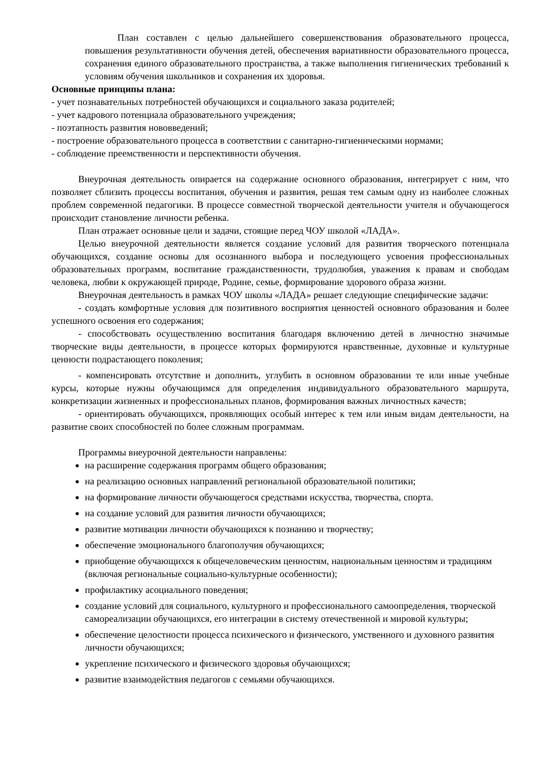План составлен с целью дальнейшего совершенствования образовательного процесса, повышения результативности обучения детей, обеспечения вариативности образовательного процесса, сохранения единого образовательного пространства, а также выполнения гигиенических требований к условиям обучения школьников и сохранения их здоровья.
Основные принципы плана:
- учет познавательных потребностей обучающихся и социального заказа родителей;
- учет кадрового потенциала образовательного учреждения;
- поэтапность развития нововведений;
- построение образовательного процесса в соответствии с санитарно-гигиеническими нормами;
- соблюдение преемственности и перспективности обучения.
Внеурочная деятельность опирается на содержание основного образования, интегрирует с ним, что позволяет сблизить процессы воспитания, обучения и развития, решая тем самым одну из наиболее сложных проблем современной педагогики. В процессе совместной творческой деятельности учителя и обучающегося происходит становление личности ребенка.
План отражает основные цели и задачи, стоящие перед ЧОУ школой «ЛАДА».
Целью внеурочной деятельности является создание условий для развития творческого потенциала обучающихся, создание основы для осознанного выбора и последующего усвоения профессиональных образовательных программ, воспитание гражданственности, трудолюбия, уважения к правам и свободам человека, любви к окружающей природе, Родине, семье, формирование здорового образа жизни.
Внеурочная деятельность в рамках ЧОУ школы «ЛАДА» решает следующие специфические задачи:
- создать комфортные условия для позитивного восприятия ценностей основного образования и более успешного освоения его содержания;
- способствовать осуществлению воспитания благодаря включению детей в личностно значимые творческие виды деятельности, в процессе которых формируются нравственные, духовные и культурные ценности подрастающего поколения;
- компенсировать отсутствие и дополнить, углубить в основном образовании те или иные учебные курсы, которые нужны обучающимся для определения индивидуального образовательного маршрута, конкретизации жизненных и профессиональных планов, формирования важных личностных качеств;
- ориентировать обучающихся, проявляющих особый интерес к тем или иным видам деятельности, на развитие своих способностей по более сложным программам.
Программы внеурочной деятельности направлены:
на расширение содержания программ общего образования;
на реализацию основных направлений региональной образовательной политики;
на формирование личности обучающегося средствами искусства, творчества, спорта.
на создание условий для развития личности обучающихся;
развитие мотивации личности обучающихся к познанию и творчеству;
обеспечение эмоционального благополучия обучающихся;
приобщение обучающихся к общечеловеческим ценностям, национальным ценностям и традициям (включая региональные социально-культурные особенности);
профилактику асоциального поведения;
создание условий для социального, культурного и профессионального самоопределения, творческой самореализации обучающихся, его интеграции в систему отечественной и мировой культуры;
обеспечение целостности процесса психического и физического, умственного и духовного развития личности обучающихся;
укрепление психического и физического здоровья обучающихся;
развитие взаимодействия педагогов с семьями обучающихся.